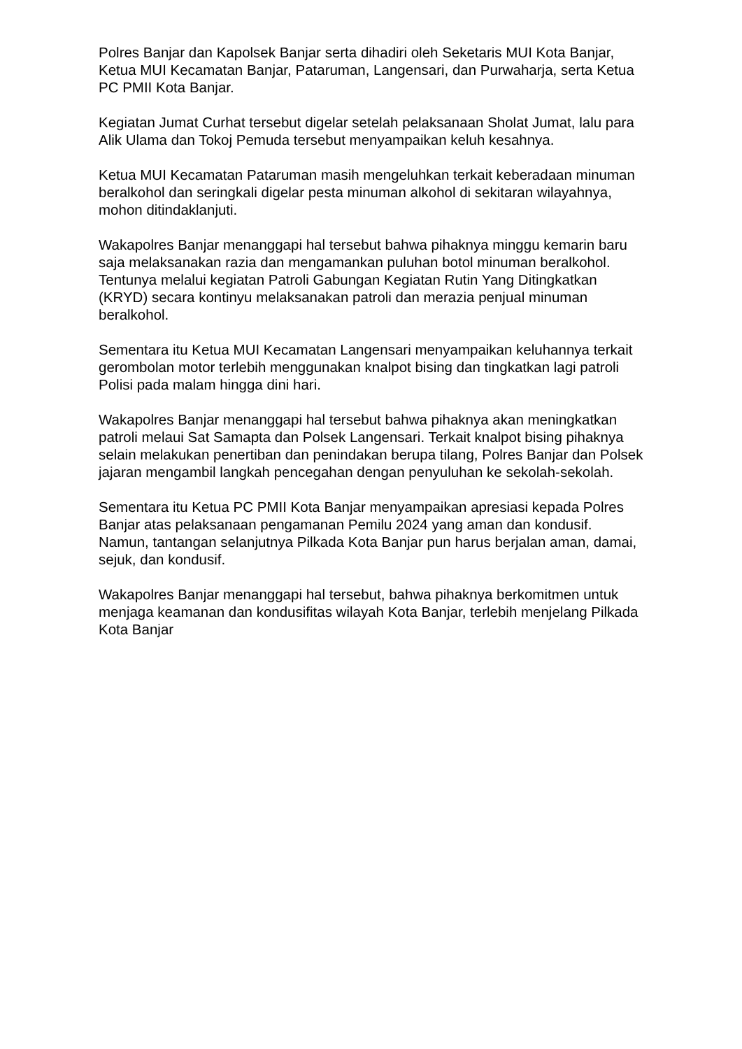Polres Banjar dan Kapolsek Banjar serta dihadiri oleh Seketaris MUI Kota Banjar, Ketua MUI Kecamatan Banjar, Pataruman, Langensari, dan Purwaharja, serta Ketua PC PMII Kota Banjar.
Kegiatan Jumat Curhat tersebut digelar setelah pelaksanaan Sholat Jumat, lalu para Alik Ulama dan Tokoj Pemuda tersebut menyampaikan keluh kesahnya.
Ketua MUI Kecamatan Pataruman masih mengeluhkan terkait keberadaan minuman beralkohol dan seringkali digelar pesta minuman alkohol di sekitaran wilayahnya, mohon ditindaklanjuti.
Wakapolres Banjar menanggapi hal tersebut bahwa pihaknya minggu kemarin baru saja melaksanakan razia dan mengamankan puluhan botol minuman beralkohol. Tentunya melalui kegiatan Patroli Gabungan Kegiatan Rutin Yang Ditingkatkan (KRYD) secara kontinyu melaksanakan patroli dan merazia penjual minuman beralkohol.
Sementara itu Ketua MUI Kecamatan Langensari menyampaikan keluhannya terkait gerombolan motor terlebih menggunakan knalpot bising dan tingkatkan lagi patroli Polisi pada malam hingga dini hari.
Wakapolres Banjar menanggapi hal tersebut bahwa pihaknya akan meningkatkan patroli melaui Sat Samapta dan Polsek Langensari. Terkait knalpot bising pihaknya selain melakukan penertiban dan penindakan berupa tilang, Polres Banjar dan Polsek jajaran mengambil langkah pencegahan dengan penyuluhan ke sekolah-sekolah.
Sementara itu Ketua PC PMII Kota Banjar menyampaikan apresiasi kepada Polres Banjar atas pelaksanaan pengamanan Pemilu 2024 yang aman dan kondusif. Namun, tantangan selanjutnya Pilkada Kota Banjar pun harus berjalan aman, damai, sejuk, dan kondusif.
Wakapolres Banjar menanggapi hal tersebut, bahwa pihaknya berkomitmen untuk menjaga keamanan dan kondusifitas wilayah Kota Banjar, terlebih menjelang Pilkada Kota Banjar